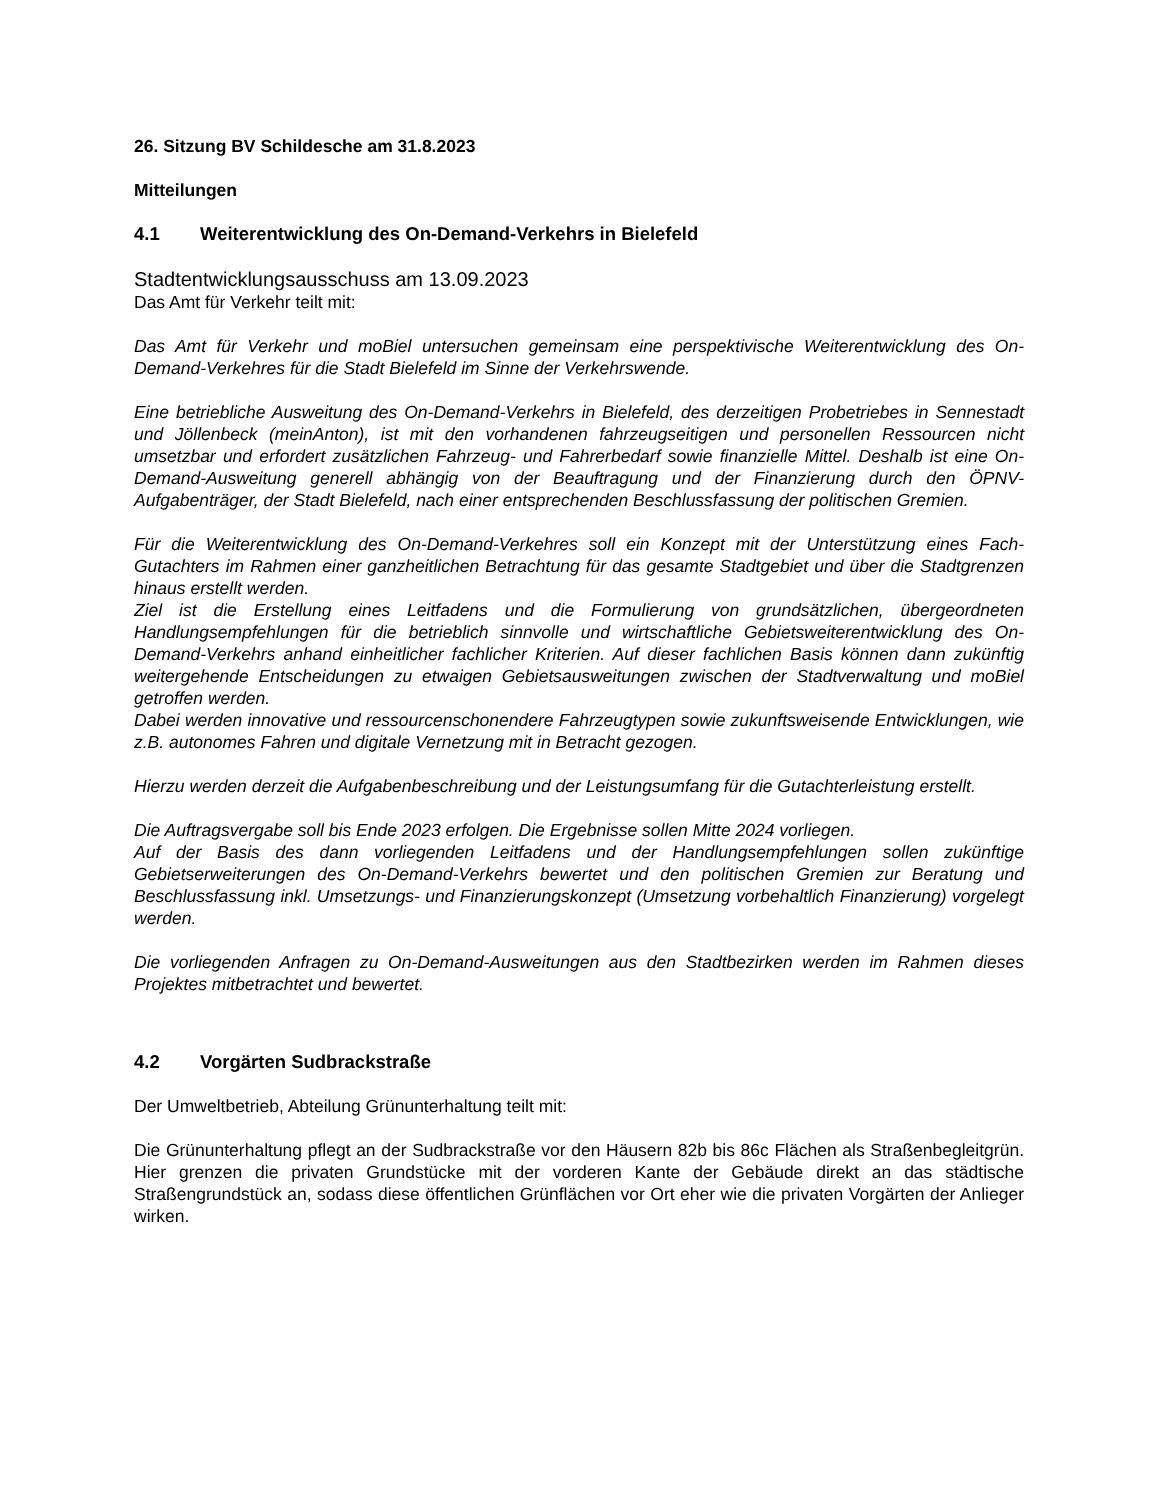26. Sitzung BV Schildesche am 31.8.2023
Mitteilungen
4.1 Weiterentwicklung des On-Demand-Verkehrs in Bielefeld
Stadtentwicklungsausschuss am 13.09.2023
Das Amt für Verkehr teilt mit:
Das Amt für Verkehr und moBiel untersuchen gemeinsam eine perspektivische Weiterentwicklung des On-Demand-Verkehres für die Stadt Bielefeld im Sinne der Verkehrswende.
Eine betriebliche Ausweitung des On-Demand-Verkehrs in Bielefeld, des derzeitigen Probetriebes in Sennestadt und Jöllenbeck (meinAnton), ist mit den vorhandenen fahrzeugseitigen und personellen Ressourcen nicht umsetzbar und erfordert zusätzlichen Fahrzeug- und Fahrerbedarf sowie finanzielle Mittel. Deshalb ist eine On-Demand-Ausweitung generell abhängig von der Beauftragung und der Finanzierung durch den ÖPNV-Aufgabenträger, der Stadt Bielefeld, nach einer entsprechenden Beschlussfassung der politischen Gremien.
Für die Weiterentwicklung des On-Demand-Verkehres soll ein Konzept mit der Unterstützung eines Fach-Gutachters im Rahmen einer ganzheitlichen Betrachtung für das gesamte Stadtgebiet und über die Stadtgrenzen hinaus erstellt werden.
Ziel ist die Erstellung eines Leitfadens und die Formulierung von grundsätzlichen, übergeordneten Handlungsempfehlungen für die betrieblich sinnvolle und wirtschaftliche Gebietsweiterentwicklung des On-Demand-Verkehrs anhand einheitlicher fachlicher Kriterien. Auf dieser fachlichen Basis können dann zukünftig weitergehende Entscheidungen zu etwaigen Gebietsausweitungen zwischen der Stadtverwaltung und moBiel getroffen werden.
Dabei werden innovative und ressourcenschonendere Fahrzeugtypen sowie zukunftsweisende Entwicklungen, wie z.B. autonomes Fahren und digitale Vernetzung mit in Betracht gezogen.
Hierzu werden derzeit die Aufgabenbeschreibung und der Leistungsumfang für die Gutachterleistung erstellt.
Die Auftragsvergabe soll bis Ende 2023 erfolgen. Die Ergebnisse sollen Mitte 2024 vorliegen.
Auf der Basis des dann vorliegenden Leitfadens und der Handlungsempfehlungen sollen zukünftige Gebietserweiterungen des On-Demand-Verkehrs bewertet und den politischen Gremien zur Beratung und Beschlussfassung inkl. Umsetzungs- und Finanzierungskonzept (Umsetzung vorbehaltlich Finanzierung) vorgelegt werden.
Die vorliegenden Anfragen zu On-Demand-Ausweitungen aus den Stadtbezirken werden im Rahmen dieses Projektes mitbetrachtet und bewertet.
4.2 Vorgärten Sudbrackstraße
Der Umweltbetrieb, Abteilung Grünunterhaltung teilt mit:
Die Grünunterhaltung pflegt an der Sudbrackstraße vor den Häusern 82b bis 86c Flächen als Straßenbegleitgrün. Hier grenzen die privaten Grundstücke mit der vorderen Kante der Gebäude direkt an das städtische Straßengrundstück an, sodass diese öffentlichen Grünflächen vor Ort eher wie die privaten Vorgärten der Anlieger wirken.